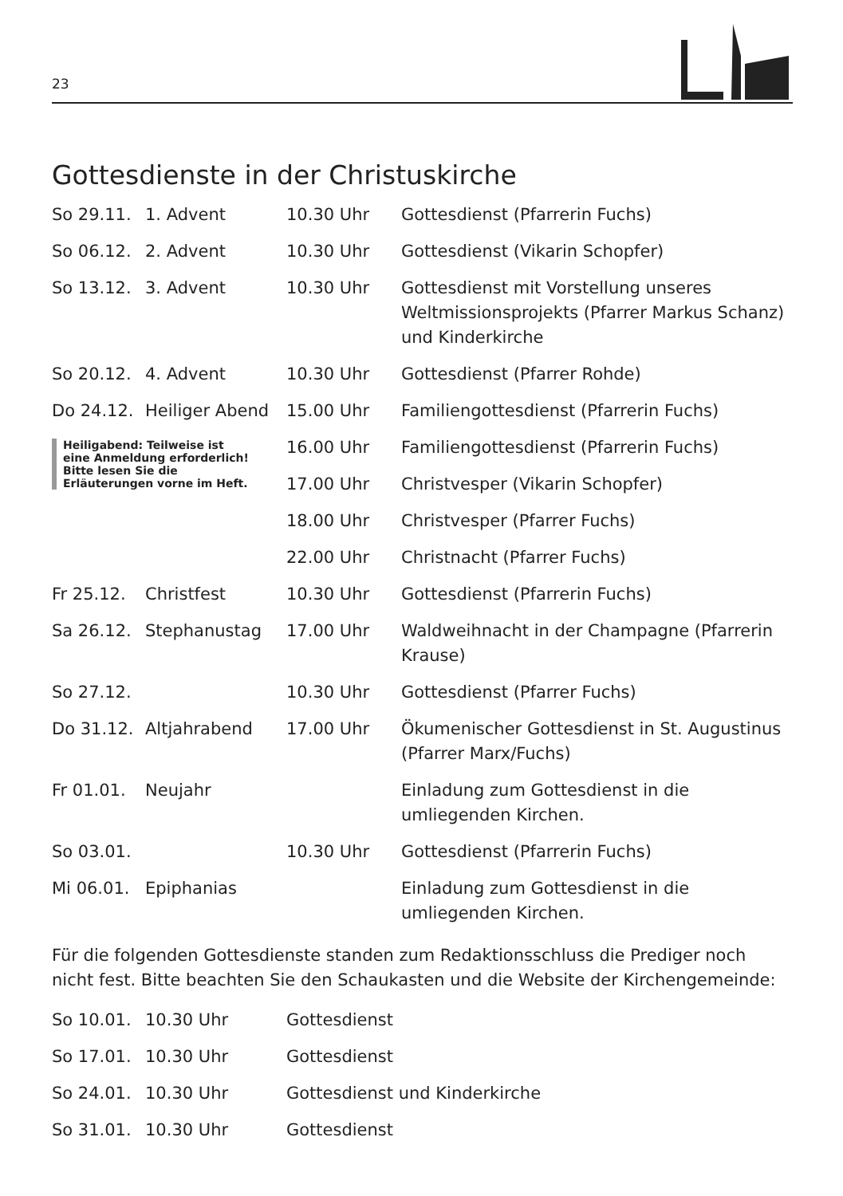23
Gottesdienste in der Christuskirche
| So 29.11. | 1. Advent | 10.30 Uhr | Gottesdienst (Pfarrerin Fuchs) |
| So 06.12. | 2. Advent | 10.30 Uhr | Gottesdienst (Vikarin Schopfer) |
| So 13.12. | 3. Advent | 10.30 Uhr | Gottesdienst mit Vorstellung unseres Weltmissionsprojekts (Pfarrer Markus Schanz) und Kinderkirche |
| So 20.12. | 4. Advent | 10.30 Uhr | Gottesdienst (Pfarrer Rohde) |
| Do 24.12. | Heiliger Abend | 15.00 Uhr | Familiengottesdienst (Pfarrerin Fuchs) |
| Heiligabend: Teilweise ist eine Anmeldung erforderlich! Bitte lesen Sie die Erläuterungen vorne im Heft. | | 16.00 Uhr | Familiengottesdienst (Pfarrerin Fuchs) |
| | | 17.00 Uhr | Christvesper (Vikarin Schopfer) |
| | | 18.00 Uhr | Christvesper (Pfarrer Fuchs) |
| | | 22.00 Uhr | Christnacht (Pfarrer Fuchs) |
| Fr 25.12. | Christfest | 10.30 Uhr | Gottesdienst (Pfarrerin Fuchs) |
| Sa 26.12. | Stephanustag | 17.00 Uhr | Waldweihnacht in der Champagne (Pfarrerin Krause) |
| So 27.12. | | 10.30 Uhr | Gottesdienst (Pfarrer Fuchs) |
| Do 31.12. | Altjahrabend | 17.00 Uhr | Ökumenischer Gottesdienst in St. Augustinus (Pfarrer Marx/Fuchs) |
| Fr 01.01. | Neujahr | | Einladung zum Gottesdienst in die umliegenden Kirchen. |
| So 03.01. | | 10.30 Uhr | Gottesdienst (Pfarrerin Fuchs) |
| Mi 06.01. | Epiphanias | | Einladung zum Gottesdienst in die umliegenden Kirchen. |
Für die folgenden Gottesdienste standen zum Redaktionsschluss die Prediger noch nicht fest. Bitte beachten Sie den Schaukasten und die Website der Kirchengemeinde:
| So 10.01. | 10.30 Uhr | Gottesdienst |
| So 17.01. | 10.30 Uhr | Gottesdienst |
| So 24.01. | 10.30 Uhr | Gottesdienst und Kinderkirche |
| So 31.01. | 10.30 Uhr | Gottesdienst |